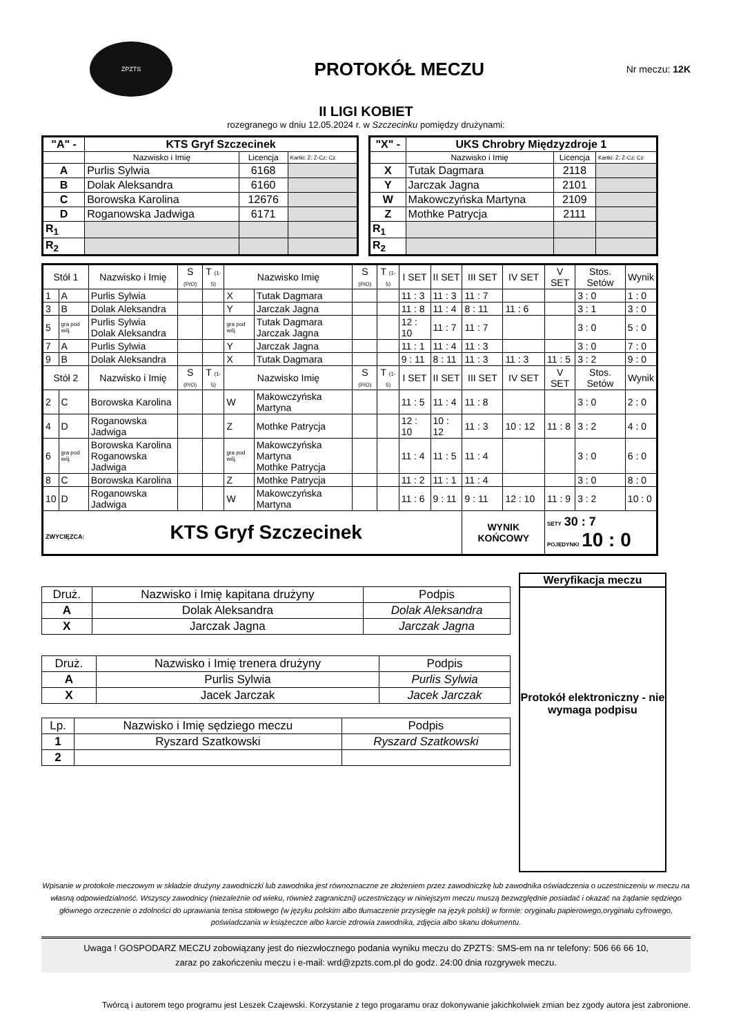ZPZTS
PROTOKÓŁ MECZU
Nr meczu: 12K
II LIGI KOBIET
rozegranego w dniu 12.05.2024 r. w Szczecinku pomiędzy drużynami:
| "A" - | KTS Gryf Szczecinek | | |
| --- | --- | --- | --- |
| | Nazwisko i Imię | Licencja | Kartki: Ż; Ż-Cz; Cz |
| A | Purlis Sylwia | 6168 | |
| B | Dolak Aleksandra | 6160 | |
| C | Borowska Karolina | 12676 | |
| D | Roganowska Jadwiga | 6171 | |
| R<sub>1</sub> | | | |
| R<sub>2</sub> | | | |
| "X" - | UKS Chrobry Międzyzdroje 1 | | |
| --- | --- | --- | --- |
| | Nazwisko i Imię | Licencja | Kartki: Ż; Ż-Cz; Cz |
| X | Tutak Dagmara | 2118 | |
| Y | Jarczak Jagna | 2101 | |
| W | Makowczyńska Martyna | 2109 | |
| Z | Mothke Patrycja | 2111 | |
| R<sub>1</sub> | | | |
| R<sub>2</sub> | | | |
| Stół 1 | | Nazwisko i Imię | S (P/O) | T (1-5) | Nazwisko Imię | | S (P/O) | T (1-5) | I SET | II SET | III SET | IV SET | V SET | Stos. Setów | Wynik |
| --- | --- | --- | --- | --- | --- | --- | --- | --- | --- | --- | --- | --- | --- | --- | --- |
| 1 | A | Purlis Sylwia | | | X | Tutak Dagmara | | | 11 : 3 | 11 : 3 | 11 : 7 | | | 3 : 0 | 1 : 0 |
| 3 | B | Dolak Aleksandra | | | Y | Jarczak Jagna | | | 11 : 8 | 11 : 4 | 8 : 11 | 11 : 6 | | 3 : 1 | 3 : 0 |
| 5 | gra pod wój. | Purlis Sylwia Dolak Aleksandra | | | gra pod wój. | Tutak Dagmara Jarczak Jagna | | | 12 : 10 | 11 : 7 | 11 : 7 | | | 3 : 0 | 5 : 0 |
| 7 | A | Purlis Sylwia | | | Y | Jarczak Jagna | | | 11 : 1 | 11 : 4 | 11 : 3 | | | 3 : 0 | 7 : 0 |
| 9 | B | Dolak Aleksandra | | | X | Tutak Dagmara | | | 9 : 11 | 8 : 11 | 11 : 3 | 11 : 3 | 11 : 5 | 3 : 2 | 9 : 0 |
| Stół 2 | | Nazwisko i Imię | S (P/O) | T (1-5) | Nazwisko Imię | | S (P/O) | T (1-5) | I SET | II SET | III SET | IV SET | V SET | Stos. Setów | Wynik |
| 2 | C | Borowska Karolina | | | W | Makowczyńska Martyna | | | 11 : 5 | 11 : 4 | 11 : 8 | | | 3 : 0 | 2 : 0 |
| 4 | D | Roganowska Jadwiga | | | Z | Mothke Patrycja | | | 12 : 10 | 10 : 12 | 11 : 3 | 10 : 12 | 11 : 8 | 3 : 2 | 4 : 0 |
| 6 | gra pod wój. | Borowska Karolina Roganowska Jadwiga | | | gra pod wój. | Makowczyńska Martyna Mothke Patrycja | | | 11 : 4 | 11 : 5 | 11 : 4 | | | 3 : 0 | 6 : 0 |
| 8 | C | Borowska Karolina | | | Z | Mothke Patrycja | | | 11 : 2 | 11 : 1 | 11 : 4 | | | 3 : 0 | 8 : 0 |
| 10 | D | Roganowska Jadwiga | | | W | Makowczyńska Martyna | | | 11 : 6 | 9 : 11 | 9 : 11 | 12 : 10 | 11 : 9 | 3 : 2 | 10 : 0 |
| ZWYCIĘZCA: KTS Gryf Szczecinek | | | | | | | | | | | WYNIK KOŃCOWY | | SETY 30 : 7 POJEDYNKI 10 : 0 | | |
| Druż. | Nazwisko i Imię kapitana drużyny | Podpis |
| A | Dolak Aleksandra | Dolak Aleksandra |
| X | Jarczak Jagna | Jarczak Jagna |
| Druż. | Nazwisko i Imię trenera drużyny | Podpis |
| A | Purlis Sylwia | Purlis Sylwia |
| X | Jacek Jarczak | Jacek Jarczak |
| Lp. | Nazwisko i Imię sędziego meczu | Podpis |
| 1 | Ryszard Szatkowski | Ryszard Szatkowski |
| 2 | | |
Weryfikacja meczu
Protokół elektroniczny - nie wymaga podpisu
Wpisanie w protokole meczowym w składzie drużyny zawodniczki lub zawodnika jest równoznaczne ze złożeniem przez zawodniczkę lub zawodnika oświadczenia o uczestniczeniu w meczu na własną odpowiedzialność. Wszyscy zawodnicy (niezależnie od wieku, również zagraniczni) uczestniczący w niniejszym meczu muszą bezwzględnie posiadać i okazać na żądanie sędziego głównego orzeczenie o zdolności do uprawiania tenisa stołowego (w języku polskim albo tłumaczenie przysięgłe na język polski) w formie: oryginału papierowego,oryginału cyfrowego, poświadczania w książeczce albo karcie zdrowia zawodnika, zdjęcia albo skanu dokumentu.
Uwaga ! GOSPODARZ MECZU zobowiązany jest do niezwłocznego podania wyniku meczu do ZPZTS: SMS-em na nr telefony: 506 66 66 10,
zaraz po zakończeniu meczu i e-mail: wrd@zpzts.com.pl do godz. 24:00 dnia rozgrywek meczu.
Twórcą i autorem tego programu jest Leszek Czajewski. Korzystanie z tego progaramu oraz dokonywanie jakichkolwiek zmian bez zgody autora jest zabronione.